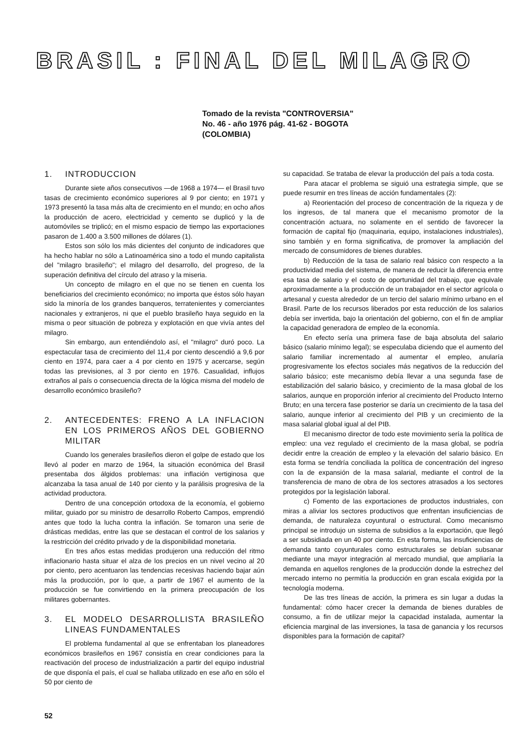BRASIL : FINAL DEL MILAGRO
Tomado de la revista "CONTROVERSIA"
No. 46 - año 1976 pág. 41-62 - BOGOTA
(COLOMBIA)
1. INTRODUCCION
Durante siete años consecutivos —de 1968 a 1974— el Brasil tuvo tasas de crecimiento económico superiores al 9 por ciento; en 1971 y 1973 presentó la tasa más alta de crecimiento en el mundo; en ocho años la producción de acero, electricidad y cemento se duplicó y la de automóviles se triplicó; en el mismo espacio de tiempo las exportaciones pasaron de 1.400 a 3.500 millones de dólares (1).
Estos son sólo los más dicientes del conjunto de indicadores que ha hecho hablar no sólo a Latinoamérica sino a todo el mundo capitalista del "milagro brasileño"; el milagro del desarrollo, del progreso, de la superación definitiva del círculo del atraso y la miseria.
Un concepto de milagro en el que no se tienen en cuenta los beneficiarios del crecimiento económico; no importa que éstos sólo hayan sido la minoría de los grandes banqueros, terratenientes y comerciantes nacionales y extranjeros, ni que el pueblo brasileño haya seguido en la misma o peor situación de pobreza y explotación en que vivía antes del milagro.
Sin embargo, aun entendiéndolo así, el "milagro" duró poco. La espectacular tasa de crecimiento del 11,4 por ciento descendió a 9,6 por ciento en 1974, para caer a 4 por ciento en 1975 y acercarse, según todas las previsiones, al 3 por ciento en 1976. Casualidad, influjos extraños al país o consecuencia directa de la lógica misma del modelo de desarrollo económico brasileño?
2. ANTECEDENTES: FRENO A LA INFLACION EN LOS PRIMEROS AÑOS DEL GOBIERNO MILITAR
Cuando los generales brasileños dieron el golpe de estado que los llevó al poder en marzo de 1964, la situación económica del Brasil presentaba dos álgidos problemas: una inflación vertiginosa que alcanzaba la tasa anual de 140 por ciento y la parálisis progresiva de la actividad productora.
Dentro de una concepción ortodoxa de la economía, el gobierno militar, guiado por su ministro de desarrollo Roberto Campos, emprendió antes que todo la lucha contra la inflación. Se tomaron una serie de drásticas medidas, entre las que se destacan el control de los salarios y la restricción del crédito privado y de la disponibilidad monetaria.
En tres años estas medidas produjeron una reducción del ritmo inflacionario hasta situar el alza de los precios en un nivel vecino al 20 por ciento, pero acentuaron las tendencias recesivas haciendo bajar aún más la producción, por lo que, a partir de 1967 el aumento de la producción se fue convirtiendo en la primera preocupación de los militares gobernantes.
3. EL MODELO DESARROLLISTA BRASILEÑO LINEAS FUNDAMENTALES
El problema fundamental al que se enfrentaban los planeadores económicos brasileños en 1967 consistía en crear condiciones para la reactivación del proceso de industrialización a partir del equipo industrial de que disponía el país, el cual se hallaba utilizado en ese año en sólo el 50 por ciento de
su capacidad. Se trataba de elevar la producción del país a toda costa.
Para atacar el problema se siguió una estrategia simple, que se puede resumir en tres líneas de acción fundamentales (2):
a) Reorientación del proceso de concentración de la riqueza y de los ingresos, de tal manera que el mecanismo promotor de la concentración actuara, no solamente en el sentido de favorecer la formación de capital fijo (maquinaria, equipo, instalaciones industriales), sino también y en forma significativa, de promover la ampliación del mercado de consumidores de bienes durables.
b) Reducción de la tasa de salario real básico con respecto a la productividad media del sistema, de manera de reducir la diferencia entre esa tasa de salario y el costo de oportunidad del trabajo, que equivale aproximadamente a la producción de un trabajador en el sector agrícola o artesanal y cuesta alrededor de un tercio del salario mínimo urbano en el Brasil. Parte de los recursos liberados por esta reducción de los salarios debía ser invertida, bajo la orientación del gobierno, con el fin de ampliar la capacidad generadora de empleo de la economía.
En efecto sería una primera fase de baja absoluta del salario básico (salario mínimo legal); se especulaba diciendo que el aumento del salario familiar incrementado al aumentar el empleo, anularía progresivamente los efectos sociales más negativos de la reducción del salario básico; este mecanismo debía llevar a una segunda fase de estabilización del salario básico, y crecimiento de la masa global de los salarios, aunque en proporción inferior al crecimiento del Producto Interno Bruto; en una tercera fase posterior se daría un crecimiento de la tasa del salario, aunque inferior al crecimiento del PIB y un crecimiento de la masa salarial global igual al del PIB.
El mecanismo director de todo este movimiento sería la política de empleo: una vez regulado el crecimiento de la masa global, se podría decidir entre la creación de empleo y la elevación del salario básico. En esta forma se tendría conciliada la política de concentración del ingreso con la de expansión de la masa salarial, mediante el control de la transferencia de mano de obra de los sectores atrasados a los sectores protegidos por la legislación laboral.
c) Fomento de las exportaciones de productos industriales, con miras a aliviar los sectores productivos que enfrentan insuficiencias de demanda, de naturaleza coyuntural o estructural. Como mecanismo principal se introdujo un sistema de subsidios a la exportación, que llegó a ser subsidiada en un 40 por ciento. En esta forma, las insuficiencias de demanda tanto coyunturales como estructurales se debían subsanar mediante una mayor integración al mercado mundial, que ampliaría la demanda en aquellos renglones de la producción donde la estrechez del mercado interno no permitía la producción en gran escala exigida por la tecnología moderna.
De las tres líneas de acción, la primera es sin lugar a dudas la fundamental: cómo hacer crecer la demanda de bienes durables de consumo, a fin de utilizar mejor la capacidad instalada, aumentar la eficiencia marginal de las inversiones, la tasa de ganancia y los recursos disponibles para la formación de capital?
52